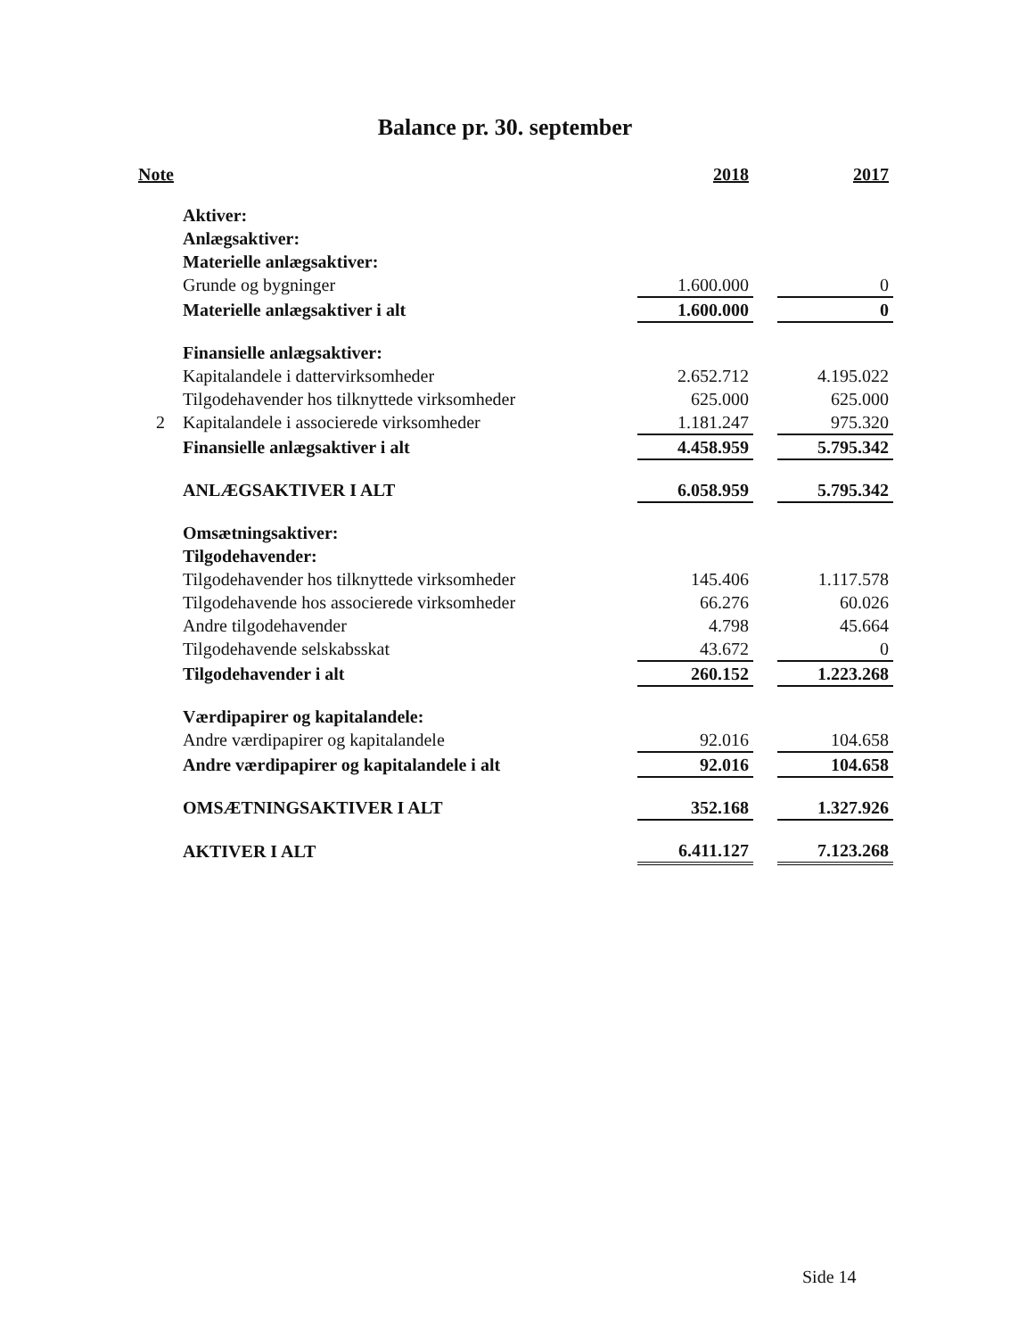Balance pr. 30. september
| Note | | 2018 | | 2017 |
| --- | --- | --- | --- | --- |
| | Aktiver: | | | |
| | Anlægsaktiver: | | | |
| | Materielle anlægsaktiver: | | | |
| | Grunde og bygninger | 1.600.000 | | 0 |
| | Materielle anlægsaktiver i alt | 1.600.000 | | 0 |
| | Finansielle anlægsaktiver: | | | |
| | Kapitalandele i dattervirksomheder | 2.652.712 | | 4.195.022 |
| | Tilgodehavender hos tilknyttede virksomheder | 625.000 | | 625.000 |
| 2 | Kapitalandele i associerede virksomheder | 1.181.247 | | 975.320 |
| | Finansielle anlægsaktiver i alt | 4.458.959 | | 5.795.342 |
| | ANLÆGSAKTIVER I ALT | 6.058.959 | | 5.795.342 |
| | Omsætningsaktiver: | | | |
| | Tilgodehavender: | | | |
| | Tilgodehavender hos tilknyttede virksomheder | 145.406 | | 1.117.578 |
| | Tilgodehavende hos associerede virksomheder | 66.276 | | 60.026 |
| | Andre tilgodehavender | 4.798 | | 45.664 |
| | Tilgodehavende selskabsskat | 43.672 | | 0 |
| | Tilgodehavender i alt | 260.152 | | 1.223.268 |
| | Værdipapirer og kapitalandele: | | | |
| | Andre værdipapirer og kapitalandele | 92.016 | | 104.658 |
| | Andre værdipapirer og kapitalandele i alt | 92.016 | | 104.658 |
| | OMSÆTNINGSAKTIVER I ALT | 352.168 | | 1.327.926 |
| | AKTIVER I ALT | 6.411.127 | | 7.123.268 |
Side 14